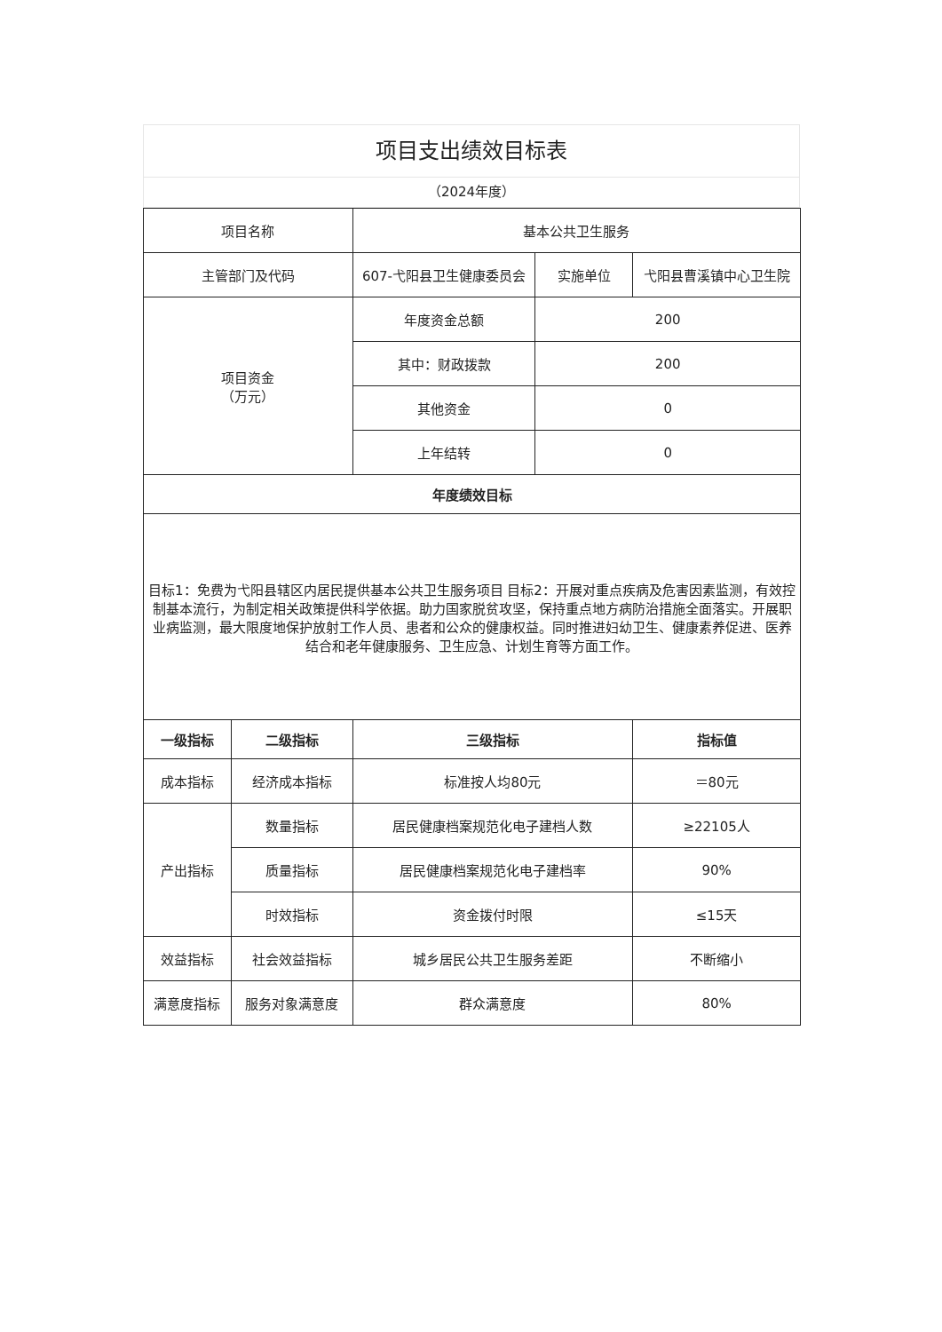项目支出绩效目标表
（2024年度）
| 项目名称 | | 基本公共卫生服务 | | |
| 主管部门及代码 | | 607-弋阳县卫生健康委员会 | 实施单位 | 弋阳县曹溪镇中心卫生院 |
| 项目资金 （万元） | | 年度资金总额 | 200 | |
| | | 其中：财政拨款 | 200 | |
| | | 其他资金 | 0 | |
| | | 上年结转 | 0 | |
| 年度绩效目标 | | | | |
| 目标1：免费为弋阳县辖区内居民提供基本公共卫生服务项目 目标2：开展对重点疾病及危害因素监测，有效控制基本流行，为制定相关政策提供科学依据。助力国家脱贫攻坚，保持重点地方病防治措施全面落实。开展职业病监测，最大限度地保护放射工作人员、患者和公众的健康权益。同时推进妇幼卫生、健康素养促进、医养结合和老年健康服务、卫生应急、计划生育等方面工作。 | | | | |
| 一级指标 | 二级指标 | 三级指标 | | 指标值 |
| 成本指标 | 经济成本指标 | 标准按人均80元 | | ＝80元 |
| 产出指标 | 数量指标 | 居民健康档案规范化电子建档人数 | | ≥22105人 |
| | 质量指标 | 居民健康档案规范化电子建档率 | | 90% |
| | 时效指标 | 资金拨付时限 | | ≤15天 |
| 效益指标 | 社会效益指标 | 城乡居民公共卫生服务差距 | | 不断缩小 |
| 满意度指标 | 服务对象满意度 | 群众满意度 | | 80% |